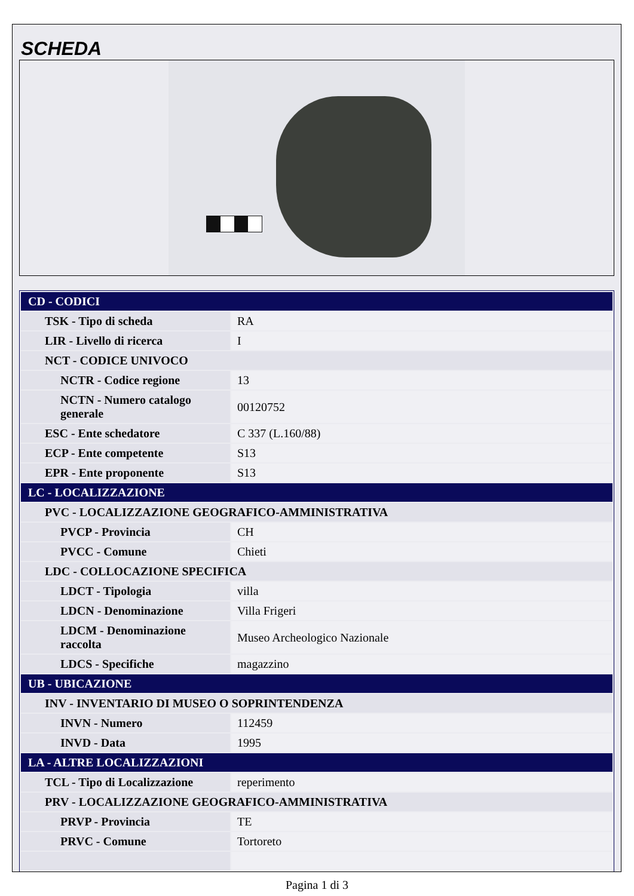SCHEDA
| CD - CODICI | |
| TSK - Tipo di scheda | RA |
| LIR - Livello di ricerca | I |
| NCT - CODICE UNIVOCO | |
| NCTR - Codice regione | 13 |
| NCTN - Numero catalogo generale | 00120752 |
| ESC - Ente schedatore | C 337 (L.160/88) |
| ECP - Ente competente | S13 |
| EPR - Ente proponente | S13 |
| LC - LOCALIZZAZIONE | |
| PVC - LOCALIZZAZIONE GEOGRAFICO-AMMINISTRATIVA | |
| PVCP - Provincia | CH |
| PVCC - Comune | Chieti |
| LDC - COLLOCAZIONE SPECIFICA | |
| LDCT - Tipologia | villa |
| LDCN - Denominazione | Villa Frigeri |
| LDCM - Denominazione raccolta | Museo Archeologico Nazionale |
| LDCS - Specifiche | magazzino |
| UB - UBICAZIONE | |
| INV - INVENTARIO DI MUSEO O SOPRINTENDENZA | |
| INVN - Numero | 112459 |
| INVD - Data | 1995 |
| LA - ALTRE LOCALIZZAZIONI | |
| TCL - Tipo di Localizzazione | reperimento |
| PRV - LOCALIZZAZIONE GEOGRAFICO-AMMINISTRATIVA | |
| PRVP - Provincia | TE |
| PRVC - Comune | Tortoreto |
Pagina 1 di 3